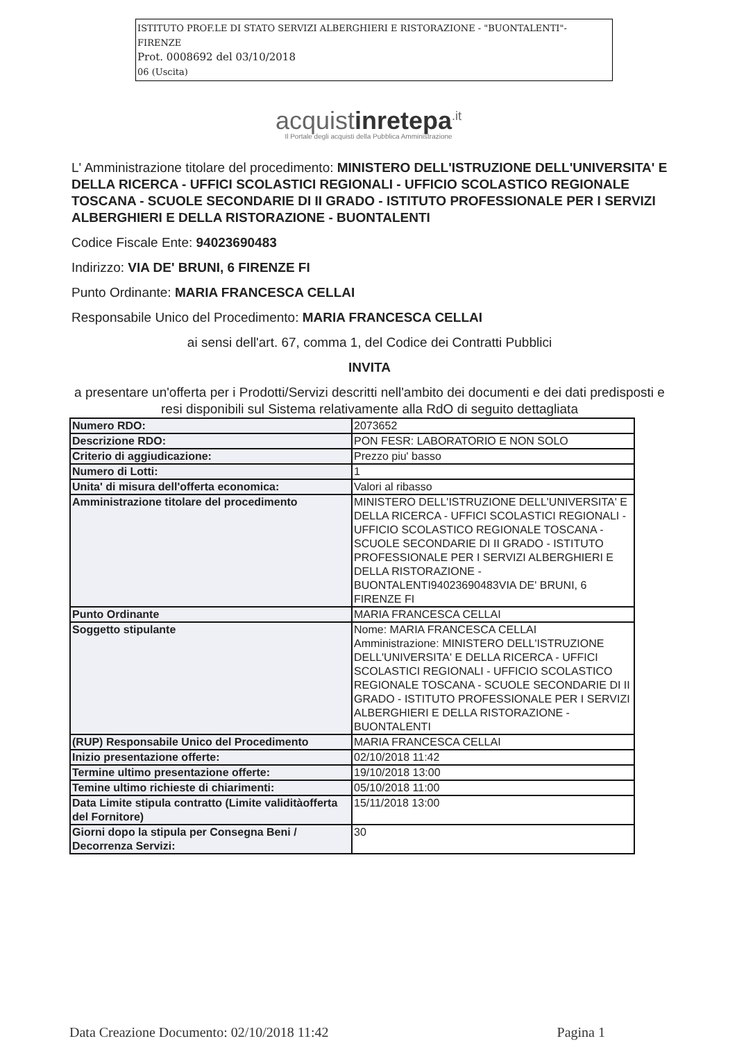ISTITUTO PROF.LE DI STATO SERVIZI ALBERGHIERI E RISTORAZIONE - "BUONTALENTI"-FIRENZE
Prot. 0008692 del 03/10/2018
06 (Uscita)
acquistinretepa<sup>.it</sup>
Il Portale degli acquisti della Pubblica Amministrazione
L' Amministrazione titolare del procedimento: MINISTERO DELL'ISTRUZIONE DELL'UNIVERSITA' E DELLA RICERCA - UFFICI SCOLASTICI REGIONALI - UFFICIO SCOLASTICO REGIONALE TOSCANA - SCUOLE SECONDARIE DI II GRADO - ISTITUTO PROFESSIONALE PER I SERVIZI ALBERGHIERI E DELLA RISTORAZIONE - BUONTALENTI
Codice Fiscale Ente: 94023690483
Indirizzo: VIA DE' BRUNI, 6 FIRENZE FI
Punto Ordinante: MARIA FRANCESCA CELLAI
Responsabile Unico del Procedimento: MARIA FRANCESCA CELLAI
ai sensi dell'art. 67, comma 1, del Codice dei Contratti Pubblici
INVITA
a presentare un'offerta per i Prodotti/Servizi descritti nell'ambito dei documenti e dei dati predisposti e resi disponibili sul Sistema relativamente alla RdO di seguito dettagliata
| Numero RDO: | 2073652 |
| Descrizione RDO: | PON FESR: LABORATORIO E NON SOLO |
| Criterio di aggiudicazione: | Prezzo piu' basso |
| Numero di Lotti: | 1 |
| Unita' di misura dell'offerta economica: | Valori al ribasso |
| Amministrazione titolare del procedimento | MINISTERO DELL'ISTRUZIONE DELL'UNIVERSITA' E DELLA RICERCA - UFFICI SCOLASTICI REGIONALI - UFFICIO SCOLASTICO REGIONALE TOSCANA - SCUOLE SECONDARIE DI II GRADO - ISTITUTO PROFESSIONALE PER I SERVIZI ALBERGHIERI E DELLA RISTORAZIONE - BUONTALENTI94023690483VIA DE' BRUNI, 6 FIRENZE FI |
| Punto Ordinante | MARIA FRANCESCA CELLAI |
| Soggetto stipulante | Nome: MARIA FRANCESCA CELLAI Amministrazione: MINISTERO DELL'ISTRUZIONE DELL'UNIVERSITA' E DELLA RICERCA - UFFICI SCOLASTICI REGIONALI - UFFICIO SCOLASTICO REGIONALE TOSCANA - SCUOLE SECONDARIE DI II GRADO - ISTITUTO PROFESSIONALE PER I SERVIZI ALBERGHIERI E DELLA RISTORAZIONE - BUONTALENTI |
| (RUP) Responsabile Unico del Procedimento | MARIA FRANCESCA CELLAI |
| Inizio presentazione offerte: | 02/10/2018 11:42 |
| Termine ultimo presentazione offerte: | 19/10/2018 13:00 |
| Temine ultimo richieste di chiarimenti: | 05/10/2018 11:00 |
| Data Limite stipula contratto (Limite validitàofferta del Fornitore) | 15/11/2018 13:00 |
| Giorni dopo la stipula per Consegna Beni / Decorrenza Servizi: | 30 |
Data Creazione Documento: 02/10/2018 11:42 Pagina 1